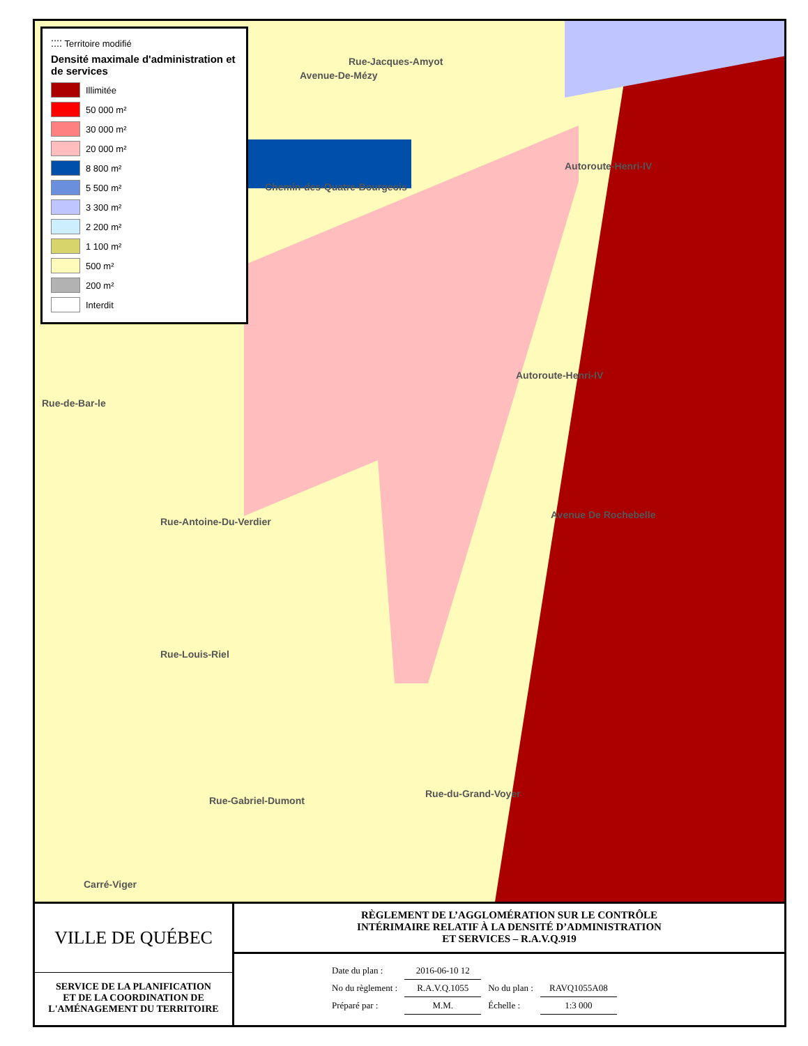⁚⁚⁚⁚ Territoire modifié
Densité maximale d'administration et de services
Illimitée
50 000 m²
30 000 m²
20 000 m²
8 800 m²
5 500 m²
3 300 m²
2 200 m²
1 100 m²
500 m²
200 m²
Interdit
Rue-Jacques-Amyot
Avenue-De-Mézy
Chemin-des-Quatre-Bourgeois
Autoroute-Henri-IV
Autoroute-Henri-IV
Avenue De Rochebelle
Rue-de-Bar-le
Rue-Antoine-Du-Verdier
Rue-Louis-Riel
Rue-Gabriel-Dumont
Rue-du-Grand-Voyer
Carré-Viger
VILLE DE QUÉBEC
SERVICE DE LA PLANIFICATION
ET DE LA COORDINATION DE
L'AMÉNAGEMENT DU TERRITOIRE
RÈGLEMENT DE L’AGGLOMÉRATION SUR LE CONTRÔLE
INTÉRIMAIRE RELATIF À LA DENSITÉ D’ADMINISTRATION
ET SERVICES – R.A.V.Q.919
| Date du plan : | 2016-06-10 12 | | |
| No du règlement : | R.A.V.Q.1055 | No du plan : | RAVQ1055A08 |
| Préparé par : | M.M. | Échelle : | 1:3 000 |